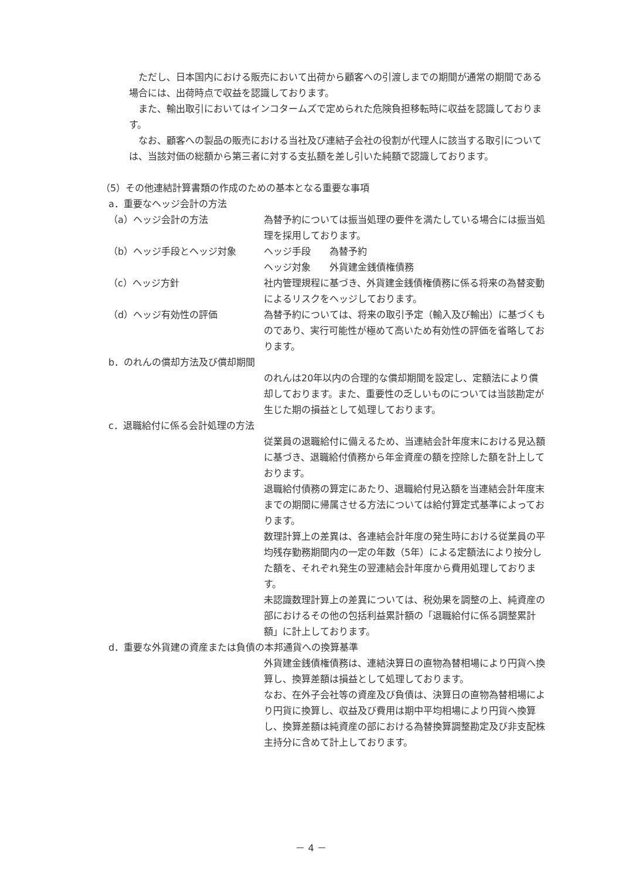ただし、日本国内における販売において出荷から顧客への引渡しまでの期間が通常の期間である場合には、出荷時点で収益を認識しております。
　また、輸出取引においてはインコタームズで定められた危険負担移転時に収益を認識しております。
　なお、顧客への製品の販売における当社及び連結子会社の役割が代理人に該当する取引については、当該対価の総額から第三者に対する支払額を差し引いた純額で認識しております。
（5）その他連結計算書類の作成のための基本となる重要な事項
a．重要なヘッジ会計の方法
（a）ヘッジ会計の方法 為替予約については振当処理の要件を満たしている場合には振当処理を採用しております。
（b）ヘッジ手段とヘッジ対象 ヘッジ手段　　為替予約
ヘッジ対象　　外貨建金銭債権債務
（c）ヘッジ方針 社内管理規程に基づき、外貨建金銭債権債務に係る将来の為替変動によるリスクをヘッジしております。
（d）ヘッジ有効性の評価 為替予約については、将来の取引予定（輸入及び輸出）に基づくものであり、実行可能性が極めて高いため有効性の評価を省略しております。
b．のれんの償却方法及び償却期間
のれんは20年以内の合理的な償却期間を設定し、定額法により償却しております。また、重要性の乏しいものについては当該勘定が生じた期の損益として処理しております。
c．退職給付に係る会計処理の方法
従業員の退職給付に備えるため、当連結会計年度末における見込額に基づき、退職給付債務から年金資産の額を控除した額を計上しております。
退職給付債務の算定にあたり、退職給付見込額を当連結会計年度末までの期間に帰属させる方法については給付算定式基準によっております。
数理計算上の差異は、各連結会計年度の発生時における従業員の平均残存勤務期間内の一定の年数（5年）による定額法により按分した額を、それぞれ発生の翌連結会計年度から費用処理しております。
未認識数理計算上の差異については、税効果を調整の上、純資産の部におけるその他の包括利益累計額の「退職給付に係る調整累計額」に計上しております。
d．重要な外貨建の資産または負債の本邦通貨への換算基準
外貨建金銭債権債務は、連結決算日の直物為替相場により円貨へ換算し、換算差額は損益として処理しております。
なお、在外子会社等の資産及び負債は、決算日の直物為替相場により円貨に換算し、収益及び費用は期中平均相場により円貨へ換算し、換算差額は純資産の部における為替換算調整勘定及び非支配株主持分に含めて計上しております。
－ 4 －